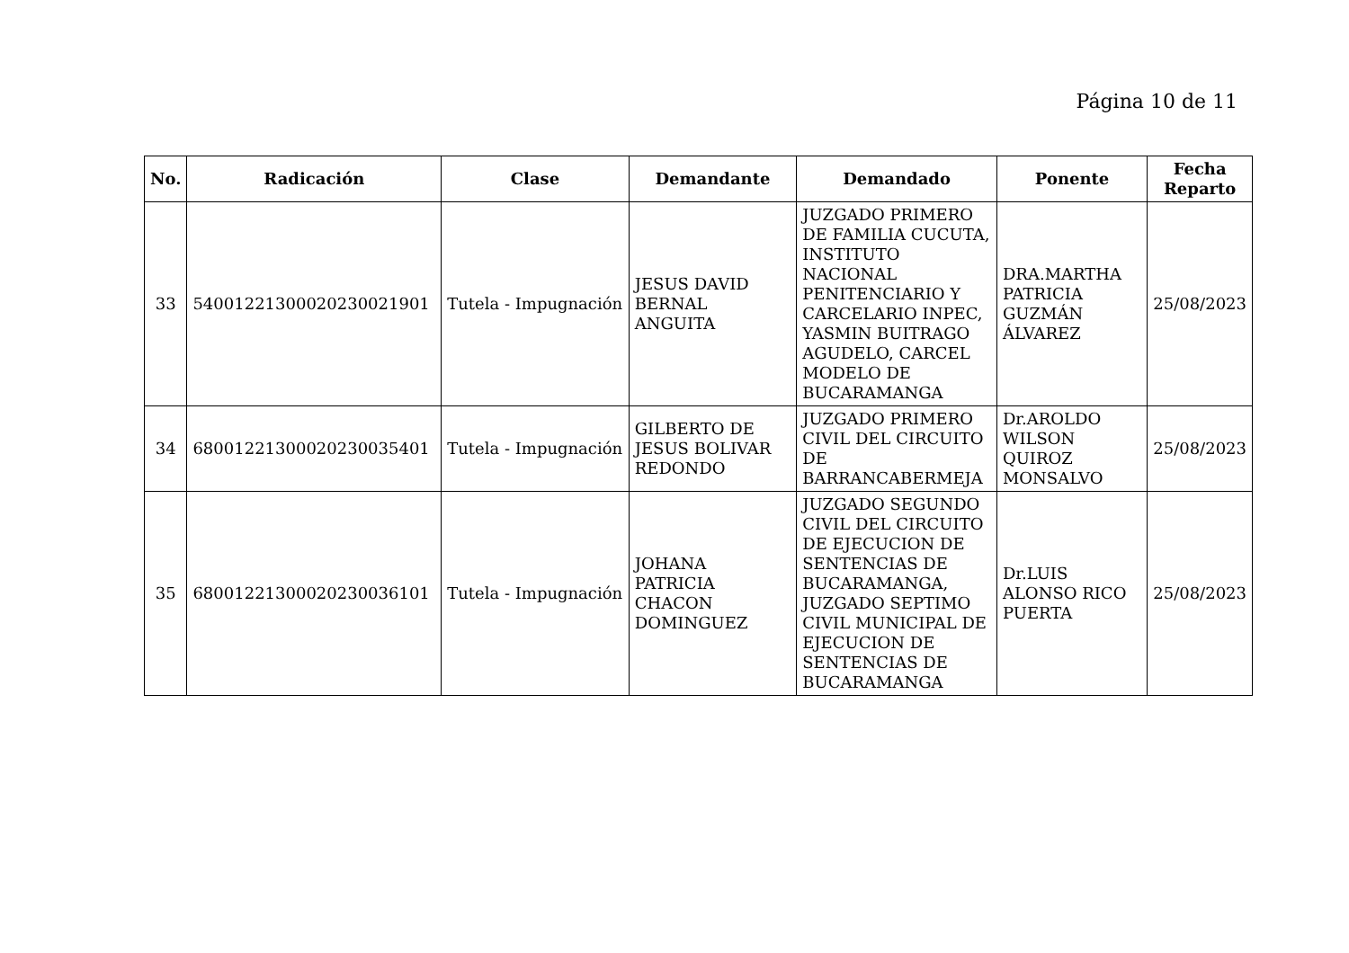Página 10 de 11
| No. | Radicación | Clase | Demandante | Demandado | Ponente | Fecha Reparto |
| --- | --- | --- | --- | --- | --- | --- |
| 33 | 54001221300020230021901 | Tutela - Impugnación | JESUS DAVID BERNAL ANGUITA | JUZGADO PRIMERO DE FAMILIA CUCUTA, INSTITUTO NACIONAL PENITENCIARIO Y CARCELARIO INPEC, YASMIN BUITRAGO AGUDELO, CARCEL MODELO DE BUCARAMANGA | DRA.MARTHA PATRICIA GUZMÁN ÁLVAREZ | 25/08/2023 |
| 34 | 68001221300020230035401 | Tutela - Impugnación | GILBERTO DE JESUS BOLIVAR REDONDO | JUZGADO PRIMERO CIVIL DEL CIRCUITO DE BARRANCABERMEJA | Dr.AROLDO WILSON QUIROZ MONSALVO | 25/08/2023 |
| 35 | 68001221300020230036101 | Tutela - Impugnación | JOHANA PATRICIA CHACON DOMINGUEZ | JUZGADO SEGUNDO CIVIL DEL CIRCUITO DE EJECUCION DE SENTENCIAS DE BUCARAMANGA, JUZGADO SEPTIMO CIVIL MUNICIPAL DE EJECUCION DE SENTENCIAS DE BUCARAMANGA | Dr.LUIS ALONSO RICO PUERTA | 25/08/2023 |